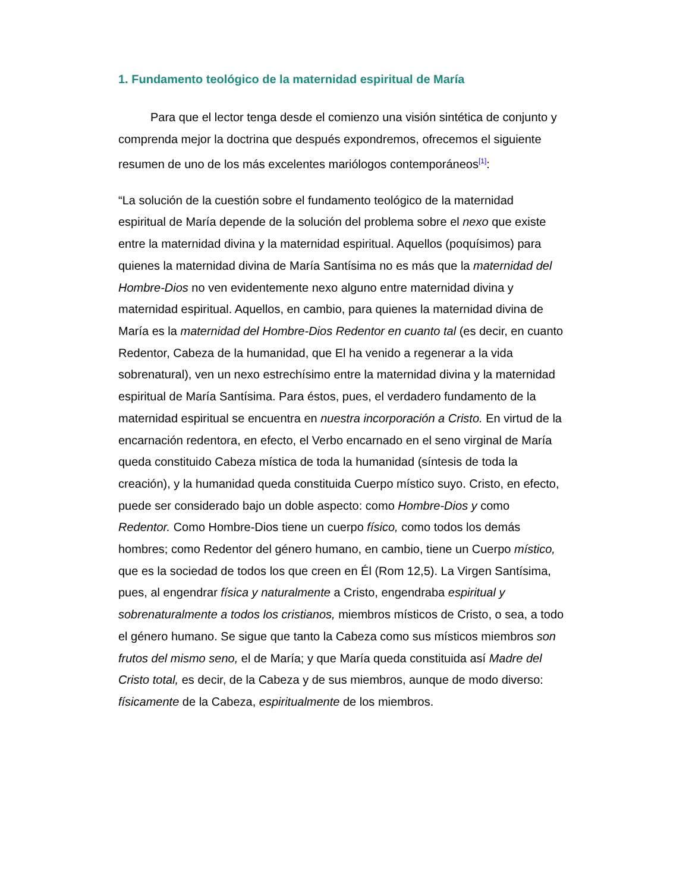1. Fundamento teológico de la maternidad espiritual de María
Para que el lector tenga desde el comienzo una visión sintética de conjunto y comprenda mejor la doctrina que después expondremos, ofrecemos el siguiente resumen de uno de los más excelentes mariólogos contemporáneos<sup>[1]</sup>:
“La solución de la cuestión sobre el fundamento teológico de la maternidad espiritual de María depende de la solución del problema sobre el nexo que existe entre la maternidad divina y la maternidad espiritual. Aquellos (poquísimos) para quienes la maternidad divina de María Santísima no es más que la maternidad del Hombre-Dios no ven evidentemente nexo alguno entre maternidad divina y maternidad espiritual. Aquellos, en cambio, para quienes la maternidad divina de María es la maternidad del Hombre-Dios Redentor en cuanto tal (es decir, en cuanto Redentor, Cabeza de la humanidad, que El ha venido a regenerar a la vida sobrenatural), ven un nexo estrechísimo entre la maternidad divina y la maternidad espiritual de María Santísima. Para éstos, pues, el verdadero fundamento de la maternidad espiritual se encuentra en nuestra incorporación a Cristo. En virtud de la encarnación redentora, en efecto, el Verbo encarnado en el seno virginal de María queda constituido Cabeza mística de toda la humanidad (síntesis de toda la creación), y la humanidad queda constituida Cuerpo místico suyo. Cristo, en efecto, puede ser considerado bajo un doble aspecto: como Hombre-Dios y como Redentor. Como Hombre-Dios tiene un cuerpo físico, como todos los demás hombres; como Redentor del género humano, en cambio, tiene un Cuerpo místico, que es la sociedad de todos los que creen en Él (Rom 12,5). La Virgen Santísima, pues, al engendrar física y naturalmente a Cristo, engendraba espiritual y sobrenaturalmente a todos los cristianos, miembros místicos de Cristo, o sea, a todo el género humano. Se sigue que tanto la Cabeza como sus místicos miembros son frutos del mismo seno, el de María; y que María queda constituida así Madre del Cristo total, es decir, de la Cabeza y de sus miembros, aunque de modo diverso: físicamente de la Cabeza, espiritualmente de los miembros.